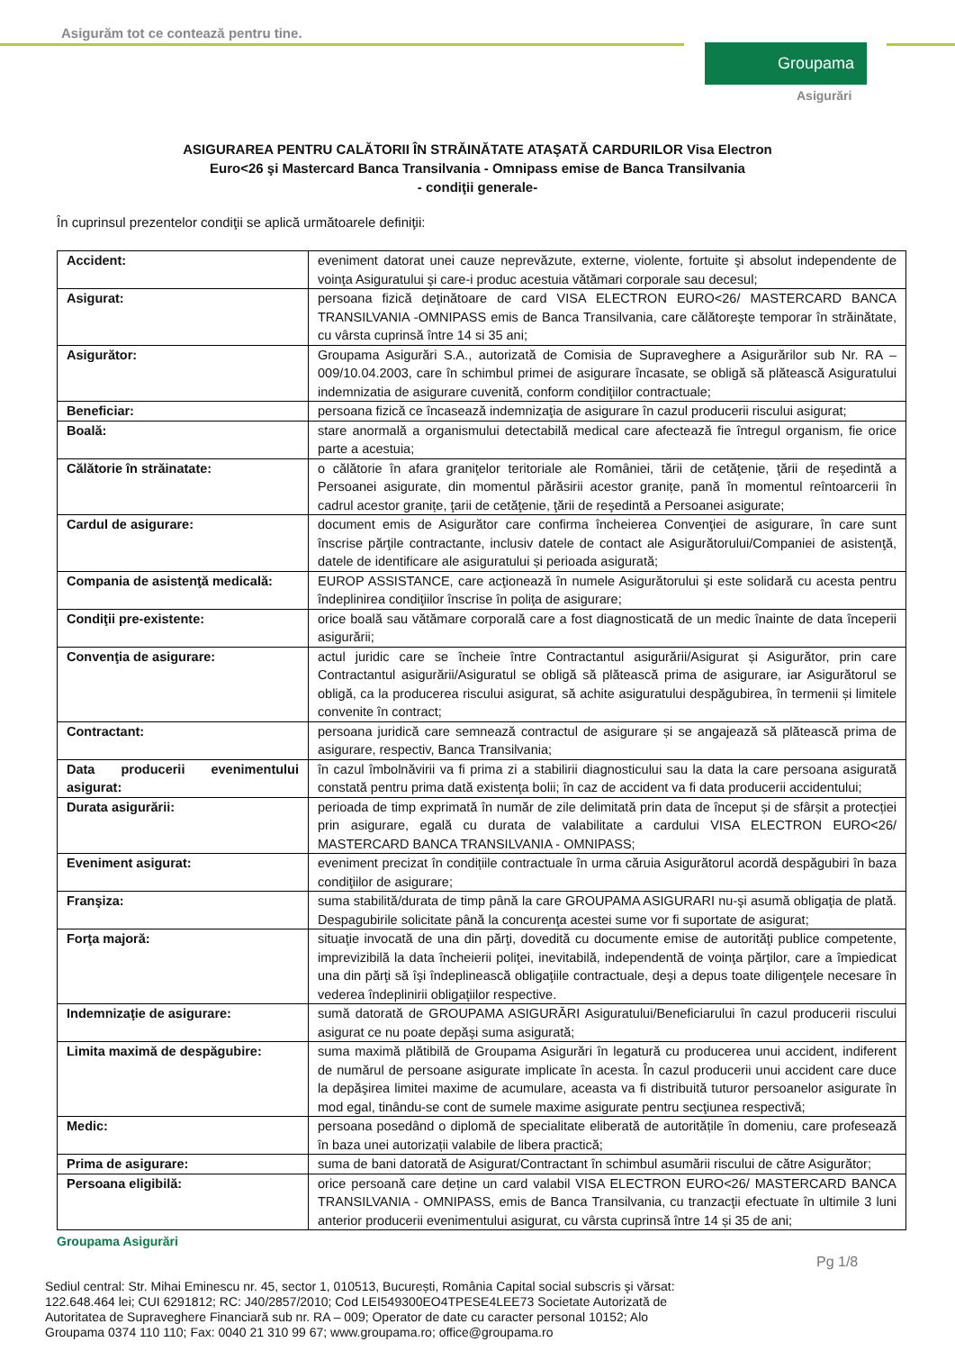Asigurăm tot ce contează pentru tine.
Groupama
Asigurări
ASIGURAREA PENTRU CALĂTORII ÎN STRĂINĂTATE ATAŞATĂ CARDURILOR Visa Electron
Euro<26 şi Mastercard Banca Transilvania - Omnipass emise de Banca Transilvania
- condiţii generale-
În cuprinsul prezentelor condiţii se aplică următoarele definiţii:
| Accident: | eveniment datorat unei cauze neprevăzute, externe, violente, fortuite şi absolut independente de voinţa Asiguratului şi care-i produc acestuia vătămari corporale sau decesul; |
| Asigurat: | persoana fizică deţinătoare de card VISA ELECTRON EURO<26/ MASTERCARD BANCA TRANSILVANIA -OMNIPASS emis de Banca Transilvania, care călătoreşte temporar în străinătate, cu vârsta cuprinsă între 14 si 35 ani; |
| Asigurător: | Groupama Asigurări S.A., autorizată de Comisia de Supraveghere a Asigurărilor sub Nr. RA – 009/10.04.2003, care în schimbul primei de asigurare încasate, se obligă să plătească Asiguratului indemnizatia de asigurare cuvenită, conform condiţiilor contractuale; |
| Beneficiar: | persoana fizică ce încasează indemnizaţia de asigurare în cazul producerii riscului asigurat; |
| Boală: | stare anormală a organismului detectabilă medical care afectează fie întregul organism, fie orice parte a acestuia; |
| Călătorie în străinatate: | o călătorie în afara graniţelor teritoriale ale României, tării de cetăţenie, ţării de reşedintă a Persoanei asigurate, din momentul părăsirii acestor granițe, pană în momentul reîntoarcerii în cadrul acestor granițe, ţarii de cetăţenie, ţării de reşedintă a Persoanei asigurate; |
| Cardul de asigurare: | document emis de Asigurător care confirma încheierea Convenţiei de asigurare, în care sunt înscrise părţile contractante, inclusiv datele de contact ale Asigurătorului/Companiei de asistenţă, datele de identificare ale asiguratului și perioada asigurată; |
| Compania de asistenţă medicală: | EUROP ASSISTANCE, care acţionează în numele Asigurătorului şi este solidară cu acesta pentru îndeplinirea condiţiilor înscrise în poliţa de asigurare; |
| Condiţii pre-existente: | orice boală sau vătămare corporală care a fost diagnosticată de un medic înainte de data începerii asigurării; |
| Convenţia de asigurare: | actul juridic care se încheie între Contractantul asigurării/Asigurat și Asigurător, prin care Contractantul asigurării/Asiguratul se obligă să plătească prima de asigurare, iar Asigurătorul se obligă, ca la producerea riscului asigurat, să achite asiguratului despăgubirea, în termenii și limitele convenite în contract; |
| Contractant: | persoana juridică care semnează contractul de asigurare și se angajează să plătească prima de asigurare, respectiv, Banca Transilvania; |
| Data producerii evenimentului asigurat: | în cazul îmbolnăvirii va fi prima zi a stabilirii diagnosticului sau la data la care persoana asigurată constată pentru prima dată existenţa bolii; în caz de accident va fi data producerii accidentului; |
| Durata asigurării: | perioada de timp exprimată în număr de zile delimitată prin data de început și de sfârșit a protecției prin asigurare, egală cu durata de valabilitate a cardului VISA ELECTRON EURO<26/ MASTERCARD BANCA TRANSILVANIA - OMNIPASS; |
| Eveniment asigurat: | eveniment precizat în condițiile contractuale în urma căruia Asigurătorul acordă despăgubiri în baza condiţiilor de asigurare; |
| Franşiza: | suma stabilită/durata de timp până la care GROUPAMA ASIGURARI nu-şi asumă obligaţia de plată. Despagubirile solicitate până la concurenţa acestei sume vor fi suportate de asigurat; |
| Forţa majoră: | situaţie invocată de una din părţi, dovedită cu documente emise de autorităţi publice competente, imprevizibilă la data încheierii poliţei, inevitabilă, independentă de voinţa părţilor, care a împiedicat una din părţi să îşi îndeplinească obligaţiile contractuale, deşi a depus toate diligenţele necesare în vederea îndeplinirii obligaţiilor respective. |
| Indemnizaţie de asigurare: | sumă datorată de GROUPAMA ASIGURĂRI Asiguratului/Beneficiarului în cazul producerii riscului asigurat ce nu poate depăşi suma asigurată; |
| Limita maximă de despăgubire: | suma maximă plătibilă de Groupama Asigurări în legatură cu producerea unui accident, indiferent de numărul de persoane asigurate implicate în acesta. În cazul producerii unui accident care duce la depăşirea limitei maxime de acumulare, aceasta va fi distribuită tuturor persoanelor asigurate în mod egal, tinându-se cont de sumele maxime asigurate pentru secţiunea respectivă; |
| Medic: | persoana posedând o diplomă de specialitate eliberată de autoritățile în domeniu, care profesează în baza unei autorizații valabile de libera practică; |
| Prima de asigurare: | suma de bani datorată de Asigurat/Contractant în schimbul asumării riscului de către Asigurător; |
| Persoana eligibilă: | orice persoană care deține un card valabil VISA ELECTRON EURO<26/ MASTERCARD BANCA TRANSILVANIA - OMNIPASS, emis de Banca Transilvania, cu tranzacţii efectuate în ultimile 3 luni anterior producerii evenimentului asigurat, cu vârsta cuprinsă între 14 și 35 de ani; |
Groupama Asigurări
Pg 1/8
Sediul central: Str. Mihai Eminescu nr. 45, sector 1, 010513, București, România Capital social subscris şi vărsat: 122.648.464 lei; CUI 6291812; RC: J40/2857/2010; Cod LEI549300EO4TPESE4LEE73 Societate Autorizată de Autoritatea de Supraveghere Financiară sub nr. RA – 009; Operator de date cu caracter personal 10152; Alo Groupama 0374 110 110; Fax: 0040 21 310 99 67; www.groupama.ro; office@groupama.ro